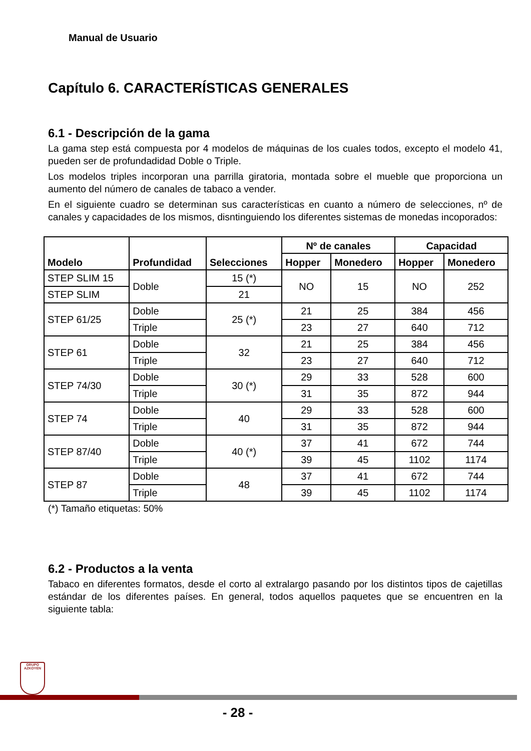Manual de Usuario
Capítulo 6. CARACTERÍSTICAS GENERALES
6.1 - Descripción de la gama
La gama step está compuesta por 4 modelos de máquinas de los cuales todos, excepto el modelo 41, pueden ser de profundadidad Doble o Triple.
Los modelos triples incorporan una parrilla giratoria, montada sobre el mueble que proporciona un aumento del número de canales de tabaco a vender.
En el siguiente cuadro se determinan sus características en cuanto a número de selecciones, nº de canales y capacidades de los mismos, disntinguiendo los diferentes sistemas de monedas incoporados:
| Modelo | Profundidad | Selecciones | Nº de canales | | Capacidad | |
| --- | --- | --- | --- | --- | --- | --- |
| | | | Hopper | Monedero | Hopper | Monedero |
| STEP SLIM 15 | Doble | 15 (*) | NO | 15 | NO | 252 |
| STEP SLIM | | 21 | | | | |
| STEP 61/25 | Doble | 25 (*) | 21 | 25 | 384 | 456 |
| | Triple | | 23 | 27 | 640 | 712 |
| STEP 61 | Doble | 32 | 21 | 25 | 384 | 456 |
| | Triple | | 23 | 27 | 640 | 712 |
| STEP 74/30 | Doble | 30 (*) | 29 | 33 | 528 | 600 |
| | Triple | | 31 | 35 | 872 | 944 |
| STEP 74 | Doble | 40 | 29 | 33 | 528 | 600 |
| | Triple | | 31 | 35 | 872 | 944 |
| STEP 87/40 | Doble | 40 (*) | 37 | 41 | 672 | 744 |
| | Triple | | 39 | 45 | 1102 | 1174 |
| STEP 87 | Doble | 48 | 37 | 41 | 672 | 744 |
| | Triple | | 39 | 45 | 1102 | 1174 |
(*) Tamaño etiquetas: 50%
6.2 - Productos a la venta
Tabaco en diferentes formatos, desde el corto al extralargo pasando por los distintos tipos de cajetillas estándar de los diferentes países. En general, todos aquellos paquetes que se encuentren en la siguiente tabla:
GRUPO
AZKOYEN
- 28 -